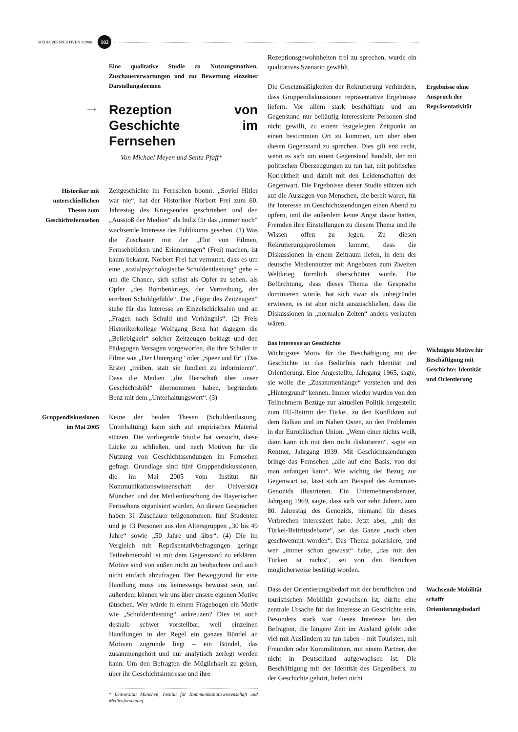MEDIA PERSPEKTIVEN 2/2006 102
Eine qualitative Studie zu Nutzungsmotiven, Zuschauererwartungen und zur Bewertung einzelner Darstellungsformen
→
Rezeption von Geschichte im Fernsehen
Von Michael Meyen und Senta Pfaff*
Historiker mit unterschiedlichen Thesen zum Geschichtsfernsehen
Zeitgeschichte im Fernsehen boomt. „Soviel Hitler war nie“, hat der Historiker Norbert Frei zum 60. Jahrestag des Kriegsendes geschrieben und den „Ausstoß der Medien“ als Indiz für das „immer noch“ wachsende Interesse des Publikums gesehen. (1) Was die Zuschauer mit der „Flut von Filmen, Fernsehbildern und Erinnerungen“ (Frei) machen, ist kaum bekannt. Norbert Frei hat vermutet, dass es um eine „sozialpsychologische Schuldentlastung“ gehe – um die Chance, sich selbst als Opfer zu sehen, als Opfer „des Bombenkriegs, der Vertreibung, der ererbten Schuldgefühle“. Die „Figur des Zeitzeugen“ stehe für das Interesse an Einzelschicksalen und an „Fragen nach Schuld und Verhängnis“. (2) Freis Historikerkollege Wolfgang Benz hat dagegen die „Beliebigkeit“ solcher Zeitzeugen beklagt und den Pädagogen Versagen vorgeworfen, die ihre Schüler in Filme wie „Der Untergang“ oder „Speer und Er“ (Das Erste) „treiben, statt sie fundiert zu informieren“. Dass die Medien „die Herrschaft über unser Geschichtsbild“ übernommen haben, begründete Benz mit dem „Unterhaltungswert“. (3)
Gruppendiskussionen im Mai 2005
Keine der beiden Thesen (Schuldentlastung, Unterhaltung) kann sich auf empirisches Material stützen. Die vorliegende Studie hat versucht, diese Lücke zu schließen, und nach Motiven für die Nutzung von Geschichtssendungen im Fernsehen gefragt. Grundlage sind fünf Gruppendiskussionen, die im Mai 2005 vom Institut für Kommunikationswissenschaft der Universität München und der Medienforschung des Bayerischen Fernsehens organisiert wurden. An diesen Gesprächen haben 31 Zuschauer teilgenommen: fünf Studenten und je 13 Personen aus den Altersgruppen „30 bis 49 Jahre“ sowie „50 Jahre und älter“. (4) Die im Vergleich mit Repräsentativbefragungen geringe Teilnehmerzahl ist mit dem Gegenstand zu erklären. Motive sind von außen nicht zu beobachten und auch nicht einfach abzufragen. Der Beweggrund für eine Handlung muss uns keineswegs bewusst sein, und außerdem können wir uns über unsere eigenen Motive täuschen. Wer würde in einem Fragebogen ein Motiv wie „Schuldentlastung“ ankreuzen? Dies ist auch deshalb schwer vorstellbar, weil einzelnen Handlungen in der Regel ein ganzes Bündel an Motiven zugrunde liegt – ein Bündel, das zusammengehört und nur analytisch zerlegt werden kann. Um den Befragten die Möglichkeit zu geben, über ihr Geschichtsinteresse und ihre
* Universität München, Institut für Kommunikationswissenschaft und Medienforschung.
Rezeptionsgewohnheiten frei zu sprechen, wurde ein qualitatives Szenario gewählt.
Die Gesetzmäßigkeiten der Rekrutierung verhindern, dass Gruppendiskussionen repräsentative Ergebnisse liefern. Vor allem stark beschäftigte und am Gegenstand nur beiläufig interessierte Personen sind nicht gewillt, zu einem festgelegten Zeitpunkt an einen bestimmten Ort zu kommen, um über eben diesen Gegenstand zu sprechen. Dies gilt erst recht, wenn es sich um einen Gegenstand handelt, der mit politischen Überzeugungen zu tun hat, mit politischer Korrektheit und damit mit den Leidenschaften der Gegenwart. Die Ergebnisse dieser Studie stützen sich auf die Aussagen von Menschen, die bereit waren, für ihr Interesse an Geschichtssendungen einen Abend zu opfern, und die außerdem keine Angst davor hatten, Fremden ihre Einstellungen zu diesem Thema und ihr Wissen offen zu legen. Zu diesen Rekrutierungsproblemen kommt, dass die Diskussionen in einem Zeitraum liefen, in dem der deutsche Mediennutzer mit Angeboten zum Zweiten Weltkrieg förmlich überschüttet wurde. Die Befürchtung, dass dieses Thema die Gespräche dominieren würde, hat sich zwar als unbegründet erwiesen, es ist aber nicht auszuschließen, dass die Diskussionen in „normalen Zeiten“ anders verlaufen wären.
Ergebnisse ohne Anspruch der Repräsentativität
Das Interesse an Geschichte
Wichtigstes Motiv für die Beschäftigung mit der Geschichte ist das Bedürfnis nach Identität und Orientierung. Eine Angestellte, Jahrgang 1965, sagte, sie wolle die „Zusammenhänge“ verstehen und den „Hintergrund“ kennen. Immer wieder wurden von den Teilnehmern Bezüge zur aktuellen Politik hergestellt: zum EU-Beitritt der Türkei, zu den Konflikten auf dem Balkan und im Nahen Osten, zu den Problemen in der Europäischen Union. „Wenn einer nichts weiß, dann kann ich mit dem nicht diskutieren“, sagte ein Rentner, Jahrgang 1939. Mit Geschichtssendungen bringe das Fernsehen „alle auf eine Basis, von der man anfangen kann“. Wie wichtig der Bezug zur Gegenwart ist, lässt sich am Beispiel des Armenier-Genozids illustrieren. Ein Unternehmensberater, Jahrgang 1969, sagte, dass sich vor zehn Jahren, zum 80. Jahrestag des Genozids, niemand für dieses Verbrechen interessiert habe. Jetzt aber, „mit der Türkei-Beitrittsdebatte“, sei das Ganze „nach oben geschwemmt worden“. Das Thema polarisiere, und wer „immer schon gewusst“ habe, „das mit den Türken ist nichts“, sei von den Berichten möglicherweise bestätigt worden.
Wichtigste Motive für Beschäftigung mit Geschichte: Identität und Orientierung
Dass der Orientierungsbedarf mit der beruflichen und touristischen Mobilität gewachsen ist, dürfte eine zentrale Ursache für das Interesse an Geschichte sein. Besonders stark war dieses Interesse bei den Befragten, die längere Zeit im Ausland gelebt oder viel mit Ausländern zu tun haben – mit Touristen, mit Freunden oder Kommilitonen, mit einem Partner, der nicht in Deutschland aufgewachsen ist. Die Beschäftigung mit der Identität des Gegenübers, zu der Geschichte gehört, liefert nicht
Wachsende Mobilität schafft Orientierungsbedarf